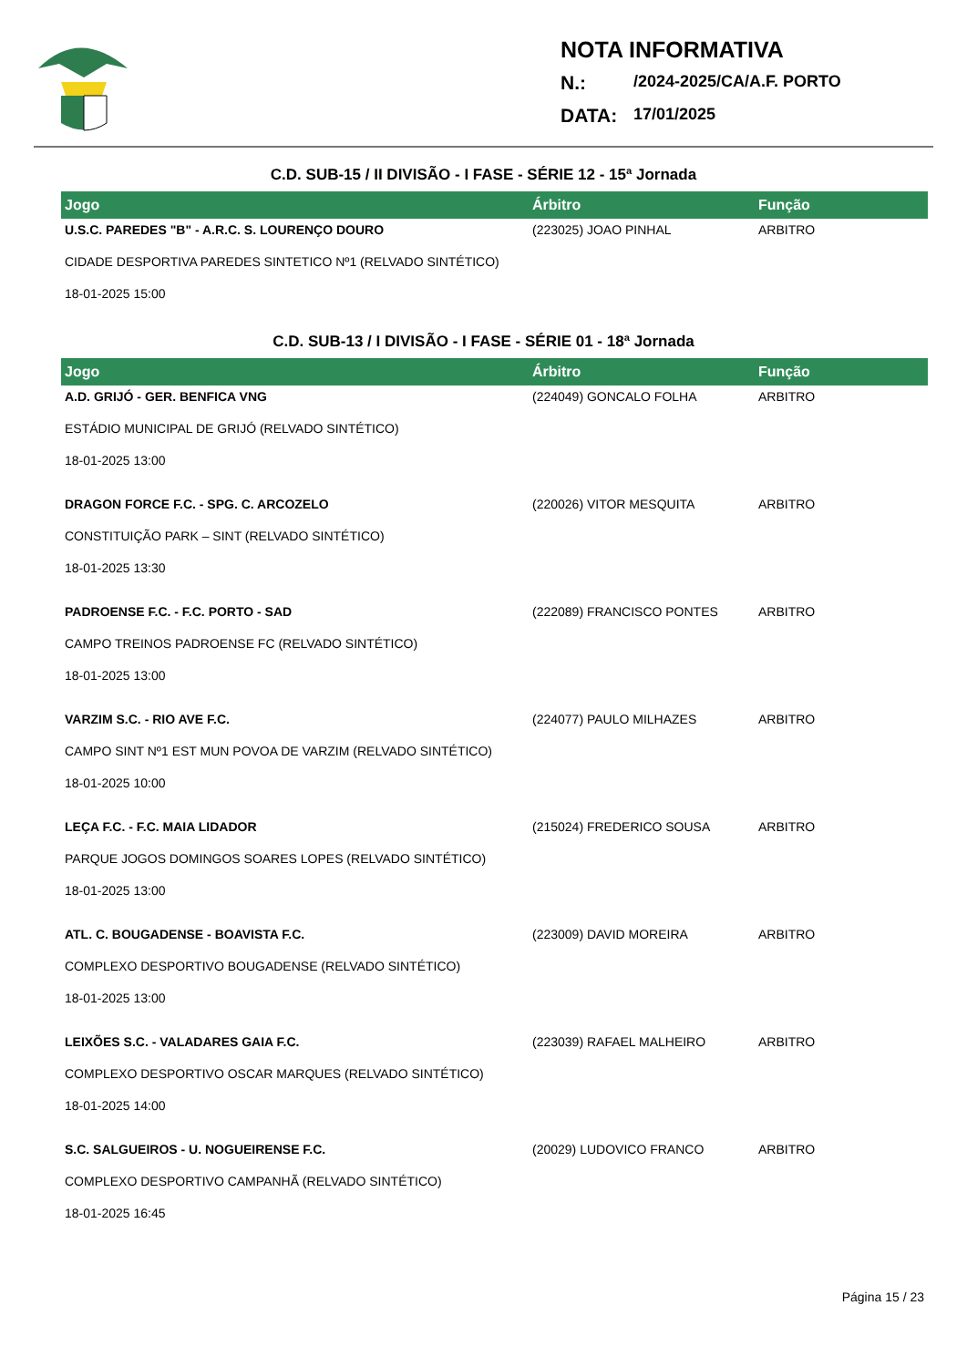NOTA INFORMATIVA
N.: /2024-2025/CA/A.F. PORTO
DATA: 17/01/2025
C.D. SUB-15 / II DIVISÃO - I FASE - SÉRIE 12 - 15ª Jornada
| Jogo | Árbitro | Função |
| --- | --- | --- |
| U.S.C. PAREDES "B" - A.R.C. S. LOURENÇO DOURO | (223025) JOAO PINHAL | ARBITRO |
| CIDADE DESPORTIVA PAREDES SINTETICO Nº1 (RELVADO SINTÉTICO) | | |
| 18-01-2025 15:00 | | |
C.D. SUB-13 / I DIVISÃO - I FASE - SÉRIE 01 - 18ª Jornada
| Jogo | Árbitro | Função |
| --- | --- | --- |
| A.D. GRIJÓ - GER. BENFICA VNG | (224049) GONCALO FOLHA | ARBITRO |
| ESTÁDIO MUNICIPAL DE GRIJÓ (RELVADO SINTÉTICO) | | |
| 18-01-2025 13:00 | | |
| DRAGON FORCE F.C. - SPG. C. ARCOZELO | (220026) VITOR MESQUITA | ARBITRO |
| CONSTITUIÇÃO PARK – SINT (RELVADO SINTÉTICO) | | |
| 18-01-2025 13:30 | | |
| PADROENSE F.C. - F.C. PORTO - SAD | (222089) FRANCISCO PONTES | ARBITRO |
| CAMPO TREINOS PADROENSE FC (RELVADO SINTÉTICO) | | |
| 18-01-2025 13:00 | | |
| VARZIM S.C. - RIO AVE F.C. | (224077) PAULO MILHAZES | ARBITRO |
| CAMPO SINT Nº1 EST MUN POVOA DE VARZIM (RELVADO SINTÉTICO) | | |
| 18-01-2025 10:00 | | |
| LEÇA F.C. - F.C. MAIA LIDADOR | (215024) FREDERICO SOUSA | ARBITRO |
| PARQUE JOGOS DOMINGOS SOARES LOPES (RELVADO SINTÉTICO) | | |
| 18-01-2025 13:00 | | |
| ATL. C. BOUGADENSE - BOAVISTA F.C. | (223009) DAVID MOREIRA | ARBITRO |
| COMPLEXO DESPORTIVO BOUGADENSE (RELVADO SINTÉTICO) | | |
| 18-01-2025 13:00 | | |
| LEIXÕES S.C. - VALADARES GAIA F.C. | (223039) RAFAEL MALHEIRO | ARBITRO |
| COMPLEXO DESPORTIVO OSCAR MARQUES (RELVADO SINTÉTICO) | | |
| 18-01-2025 14:00 | | |
| S.C. SALGUEIROS - U. NOGUEIRENSE F.C. | (20029) LUDOVICO FRANCO | ARBITRO |
| COMPLEXO DESPORTIVO CAMPANHÃ (RELVADO SINTÉTICO) | | |
| 18-01-2025 16:45 | | |
Página 15 / 23